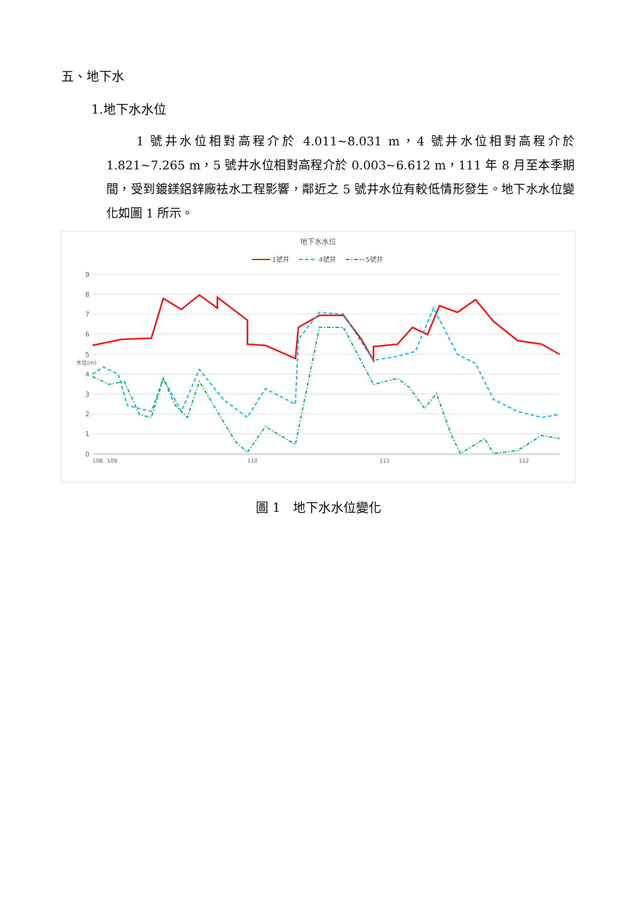五、地下水
1.地下水水位
1 號井水位相對高程介於 4.011~8.031 m，4 號井水位相對高程介於 1.821~7.265 m，5 號井水位相對高程介於 0.003~6.612 m，111 年 8 月至本季期間，受到鍍鎂鋁鋅廠祛水工程影響，鄰近之 5 號井水位有較低情形發生。地下水水位變化如圖 1 所示。
地下水水位
1號井
4號井
5號井
9
8
7
6
5
4
3
2
1
0
水位(m)
108
109
110
111
112
圖 1　地下水水位變化